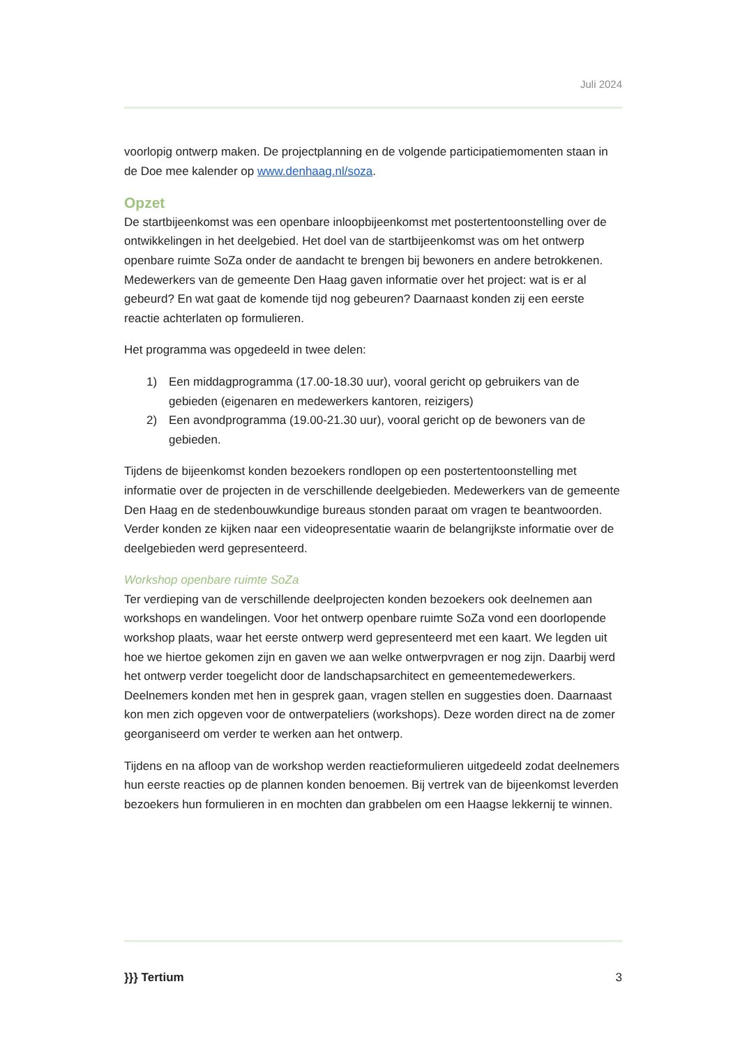Juli 2024
voorlopig ontwerp maken. De projectplanning en de volgende participatiemomenten staan in de Doe mee kalender op www.denhaag.nl/soza.
Opzet
De startbijeenkomst was een openbare inloopbijeenkomst met postertentoonstelling over de ontwikkelingen in het deelgebied. Het doel van de startbijeenkomst was om het ontwerp openbare ruimte SoZa onder de aandacht te brengen bij bewoners en andere betrokkenen. Medewerkers van de gemeente Den Haag gaven informatie over het project: wat is er al gebeurd? En wat gaat de komende tijd nog gebeuren? Daarnaast konden zij een eerste reactie achterlaten op formulieren.
Het programma was opgedeeld in twee delen:
1) Een middagprogramma (17.00-18.30 uur), vooral gericht op gebruikers van de gebieden (eigenaren en medewerkers kantoren, reizigers)
2) Een avondprogramma (19.00-21.30 uur), vooral gericht op de bewoners van de gebieden.
Tijdens de bijeenkomst konden bezoekers rondlopen op een postertentoonstelling met informatie over de projecten in de verschillende deelgebieden. Medewerkers van de gemeente Den Haag en de stedenbouwkundige bureaus stonden paraat om vragen te beantwoorden. Verder konden ze kijken naar een videopresentatie waarin de belangrijkste informatie over de deelgebieden werd gepresenteerd.
Workshop openbare ruimte SoZa
Ter verdieping van de verschillende deelprojecten konden bezoekers ook deelnemen aan workshops en wandelingen. Voor het ontwerp openbare ruimte SoZa vond een doorlopende workshop plaats, waar het eerste ontwerp werd gepresenteerd met een kaart. We legden uit hoe we hiertoe gekomen zijn en gaven we aan welke ontwerpvragen er nog zijn. Daarbij werd het ontwerp verder toegelicht door de landschapsarchitect en gemeentemedewerkers. Deelnemers konden met hen in gesprek gaan, vragen stellen en suggesties doen. Daarnaast kon men zich opgeven voor de ontwerpateliers (workshops). Deze worden direct na de zomer georganiseerd om verder te werken aan het ontwerp.
Tijdens en na afloop van de workshop werden reactieformulieren uitgedeeld zodat deelnemers hun eerste reacties op de plannen konden benoemen. Bij vertrek van de bijeenkomst leverden bezoekers hun formulieren in en mochten dan grabbelen om een Haagse lekkernij te winnen.
}}} Tertium 3